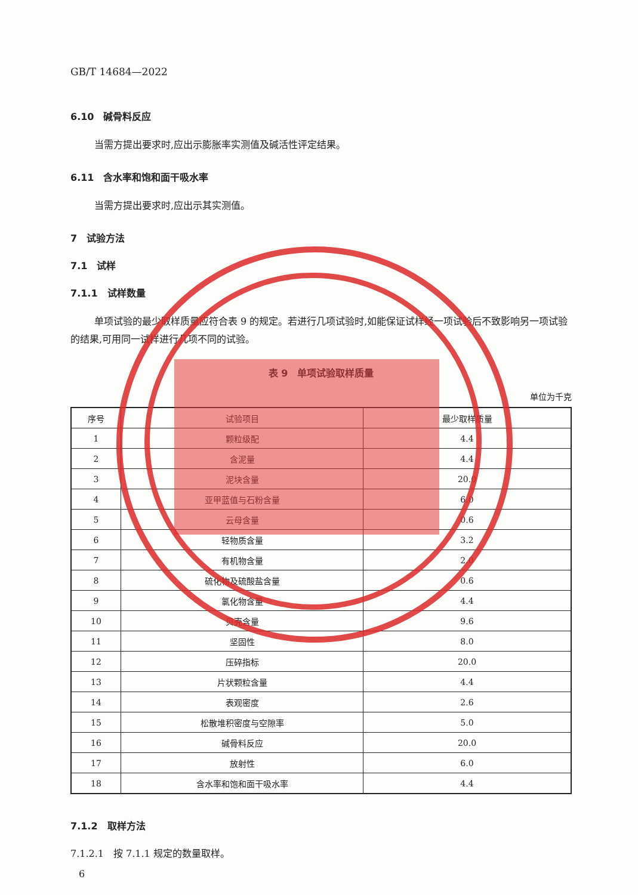GB/T 14684—2022
6.10　碱骨料反应
当需方提出要求时,应出示膨胀率实测值及碱活性评定结果。
6.11　含水率和饱和面干吸水率
当需方提出要求时,应出示其实测值。
7　试验方法
7.1　试样
7.1.1　试样数量
单项试验的最少取样质量应符合表 9 的规定。若进行几项试验时,如能保证试样经一项试验后不致影响另一项试验的结果,可用同一试样进行几项不同的试验。
表 9　单项试验取样质量
单位为千克
| 序号 | 试验项目 | 最少取样质量 |
| --- | --- | --- |
| 1 | 颗粒级配 | 4.4 |
| 2 | 含泥量 | 4.4 |
| 3 | 泥块含量 | 20.0 |
| 4 | 亚甲蓝值与石粉含量 | 6.0 |
| 5 | 云母含量 | 0.6 |
| 6 | 轻物质含量 | 3.2 |
| 7 | 有机物含量 | 2.0 |
| 8 | 硫化物及硫酸盐含量 | 0.6 |
| 9 | 氯化物含量 | 4.4 |
| 10 | 贝壳含量 | 9.6 |
| 11 | 坚固性 | 8.0 |
| 12 | 压碎指标 | 20.0 |
| 13 | 片状颗粒含量 | 4.4 |
| 14 | 表观密度 | 2.6 |
| 15 | 松散堆积密度与空隙率 | 5.0 |
| 16 | 碱骨料反应 | 20.0 |
| 17 | 放射性 | 6.0 |
| 18 | 含水率和饱和面干吸水率 | 4.4 |
7.1.2　取样方法
7.1.2.1　按 7.1.1 规定的数量取样。
6